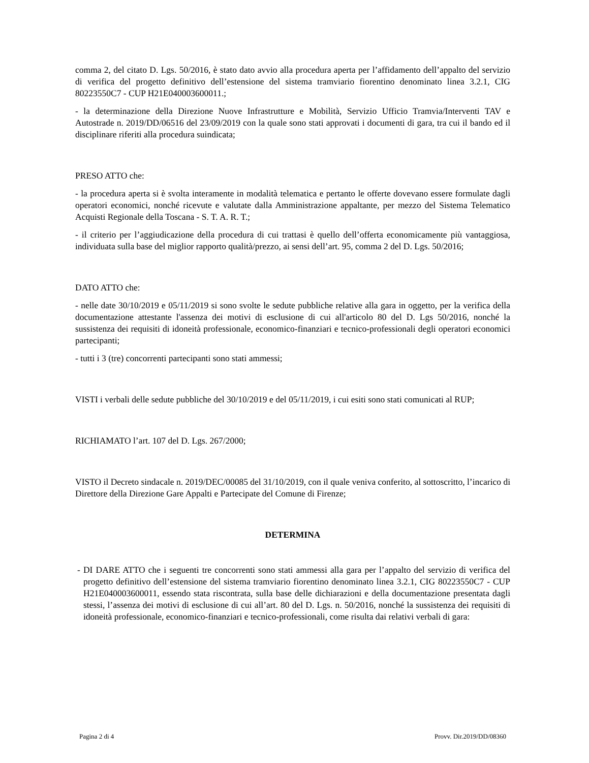comma 2, del citato D. Lgs. 50/2016, è stato dato avvio alla procedura aperta per l’affidamento dell’appalto del servizio di verifica del progetto definitivo dell’estensione del sistema tramviario fiorentino denominato linea 3.2.1, CIG 80223550C7 - CUP H21E040003600011.;
- la determinazione della Direzione Nuove Infrastrutture e Mobilità, Servizio Ufficio Tramvia/Interventi TAV e Autostrade n. 2019/DD/06516 del 23/09/2019 con la quale sono stati approvati i documenti di gara, tra cui il bando ed il disciplinare riferiti alla procedura suindicata;
PRESO ATTO che:
- la procedura aperta si è svolta interamente in modalità telematica e pertanto le offerte dovevano essere formulate dagli operatori economici, nonché ricevute e valutate dalla Amministrazione appaltante, per mezzo del Sistema Telematico Acquisti Regionale della Toscana - S. T. A. R. T.;
- il criterio per l’aggiudicazione della procedura di cui trattasi è quello dell’offerta economicamente più vantaggiosa, individuata sulla base del miglior rapporto qualità/prezzo, ai sensi dell’art. 95, comma 2 del D. Lgs. 50/2016;
DATO ATTO che:
- nelle date 30/10/2019 e 05/11/2019 si sono svolte le sedute pubbliche relative alla gara in oggetto, per la verifica della documentazione attestante l'assenza dei motivi di esclusione di cui all'articolo 80 del D. Lgs 50/2016, nonché la sussistenza dei requisiti di idoneità professionale, economico-finanziari e tecnico-professionali degli operatori economici partecipanti;
- tutti i 3 (tre) concorrenti partecipanti sono stati ammessi;
VISTI i verbali delle sedute pubbliche del 30/10/2019 e del 05/11/2019, i cui esiti sono stati comunicati al RUP;
RICHIAMATO l’art. 107 del D. Lgs. 267/2000;
VISTO il Decreto sindacale n. 2019/DEC/00085 del 31/10/2019, con il quale veniva conferito, al sottoscritto, l’incarico di Direttore della Direzione Gare Appalti e Partecipate del Comune di Firenze;
DETERMINA
- DI DARE ATTO che i seguenti tre concorrenti sono stati ammessi alla gara per l’appalto del servizio di verifica del progetto definitivo dell’estensione del sistema tramviario fiorentino denominato linea 3.2.1, CIG 80223550C7 - CUP H21E040003600011, essendo stata riscontrata, sulla base delle dichiarazioni e della documentazione presentata dagli stessi, l’assenza dei motivi di esclusione di cui all’art. 80 del D. Lgs. n. 50/2016, nonché la sussistenza dei requisiti di idoneità professionale, economico-finanziari e tecnico-professionali, come risulta dai relativi verbali di gara:
Pagina 2 di 4 Provv. Dir.2019/DD/08360